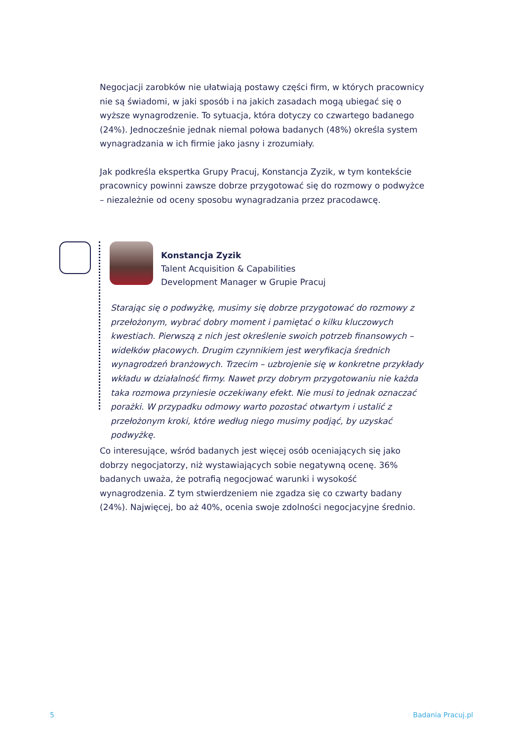Negocjacji zarobków nie ułatwiają postawy części firm, w których pracownicy nie są świadomi, w jaki sposób i na jakich zasadach mogą ubiegać się o wyższe wynagrodzenie. To sytuacja, która dotyczy co czwartego badanego (24%). Jednocześnie jednak niemal połowa badanych (48%) określa system wynagradzania w ich firmie jako jasny i zrozumiały.
Jak podkreśla ekspertka Grupy Pracuj, Konstancja Zyzik, w tym kontekście pracownicy powinni zawsze dobrze przygotować się do rozmowy o podwyżce – niezależnie od oceny sposobu wynagradzania przez pracodawcę.
Konstancja Zyzik
Talent Acquisition & Capabilities
Development Manager w Grupie Pracuj
Starając się o podwyżkę, musimy się dobrze przygotować do rozmowy z przełożonym, wybrać dobry moment i pamiętać o kilku kluczowych kwestiach. Pierwszą z nich jest określenie swoich potrzeb finansowych – widełków płacowych. Drugim czynnikiem jest weryfikacja średnich wynagrodzeń branżowych. Trzecim – uzbrojenie się w konkretne przykłady wkładu w działalność firmy. Nawet przy dobrym przygotowaniu nie każda taka rozmowa przyniesie oczekiwany efekt. Nie musi to jednak oznaczać porażki. W przypadku odmowy warto pozostać otwartym i ustalić z przełożonym kroki, które według niego musimy podjąć, by uzyskać podwyżkę.
Co interesujące, wśród badanych jest więcej osób oceniających się jako dobrzy negocjatorzy, niż wystawiających sobie negatywną ocenę. 36% badanych uważa, że potrafią negocjować warunki i wysokość wynagrodzenia. Z tym stwierdzeniem nie zgadza się co czwarty badany (24%). Najwięcej, bo aż 40%, ocenia swoje zdolności negocjacyjne średnio.
5 Badania Pracuj.pl